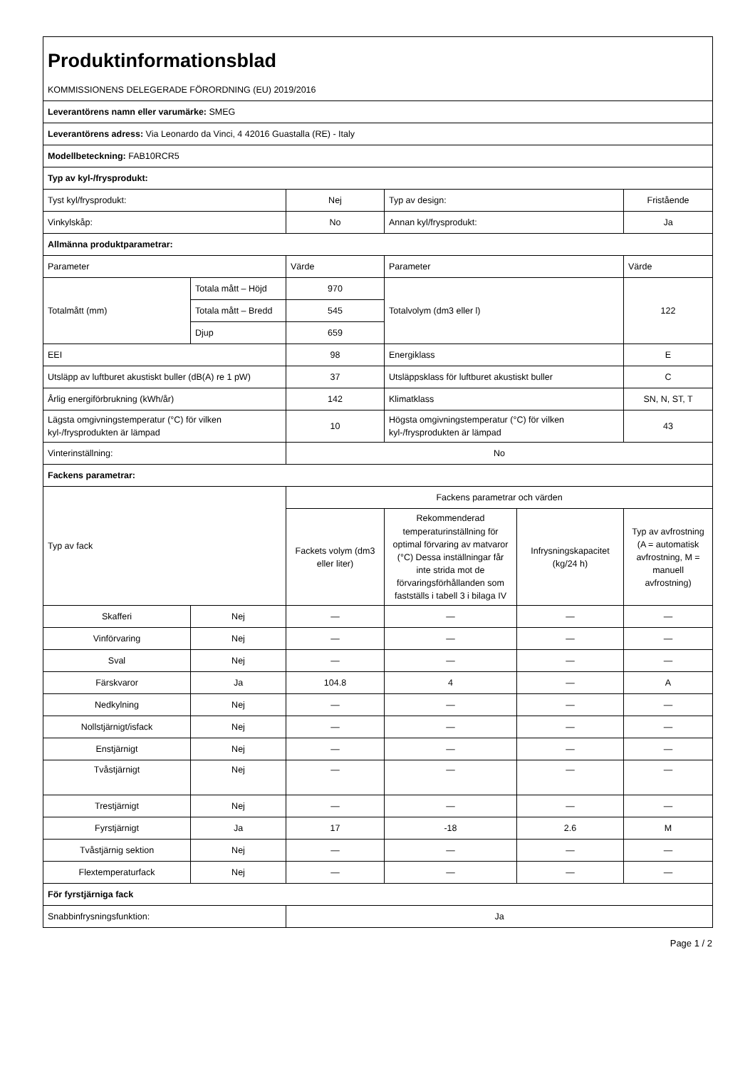| Produktinformationsblad | | | | | |
| KOMMISSIONENS DELEGERADE FÖRORDNING (EU) 2019/2016 | | | | | |
| Leverantörens namn eller varumärke: SMEG | | | | | |
| Leverantörens adress: Via Leonardo da Vinci, 4 42016 Guastalla (RE) - Italy | | | | | |
| Modellbeteckning: FAB10RCR5 | | | | | |
| Typ av kyl-/frysprodukt: | | | | | |
| Tyst kyl/frysprodukt: | | Nej | Typ av design: | | Fristående |
| Vinkylskåp: | | No | Annan kyl/frysprodukt: | | Ja |
| Allmänna produktparametrar: | | | | | |
| Parameter | | Värde | Parameter | | Värde |
| Totalmått (mm) | Totala mått – Höjd | 970 | Totalvolym (dm3 eller l) | | 122 |
| | Totala mått – Bredd | 545 | | | |
| | Djup | 659 | | | |
| EEI | | 98 | Energiklass | | E |
| Utsläpp av luftburet akustiskt buller (dB(A) re 1 pW) | | 37 | Utsläppsklass för luftburet akustiskt buller | | C |
| Årlig energiförbrukning (kWh/år) | | 142 | Klimatklass | | SN, N, ST, T |
| Lägsta omgivningstemperatur (°C) för vilken kyl-/frysprodukten är lämpad | | 10 | Högsta omgivningstemperatur (°C) för vilken kyl-/frysprodukten är lämpad | | 43 |
| Vinterinställning: | | No | | | |
| Fackens parametrar: | | | | | |
| Typ av fack | | Fackens parametrar och värden | | | |
| | | Fackets volym (dm3 eller liter) | Rekommenderad temperaturinställning för optimal förvaring av matvaror (°C) Dessa inställningar får inte strida mot de förvaringsförhållanden som fastställs i tabell 3 i bilaga IV | Infrysningskapacitet (kg/24 h) | Typ av avfrostning (A = automatisk avfrostning, M = manuell avfrostning) |
| Skafferi | Nej | — | — | — | — |
| Vinförvaring | Nej | — | — | — | — |
| Sval | Nej | — | — | — | — |
| Färskvaror | Ja | 104.8 | 4 | — | A |
| Nedkylning | Nej | — | — | — | — |
| Nollstjärnigt/isfack | Nej | — | — | — | — |
| Enstjärnigt | Nej | — | — | — | — |
| Tvåstjärnigt | Nej | — | — | — | — |
| Trestjärnigt | Nej | — | — | — | — |
| Fyrstjärnigt | Ja | 17 | -18 | 2.6 | M |
| Tvåstjärnig sektion | Nej | — | — | — | — |
| Flextemperaturfack | Nej | — | — | — | — |
| För fyrstjärniga fack | | | | | |
| Snabbinfrysningsfunktion: | | Ja | | | |
Page 1 / 2